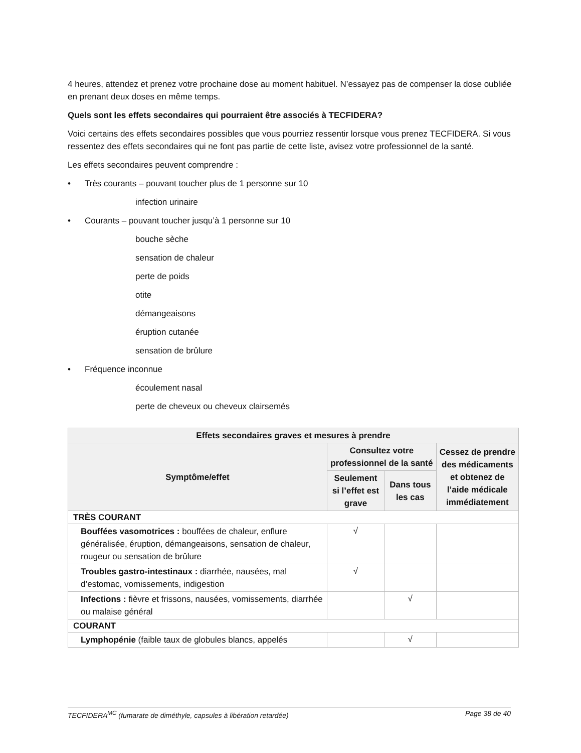4 heures, attendez et prenez votre prochaine dose au moment habituel. N’essayez pas de compenser la dose oubliée en prenant deux doses en même temps.
Quels sont les effets secondaires qui pourraient être associés à TECFIDERA?
Voici certains des effets secondaires possibles que vous pourriez ressentir lorsque vous prenez TECFIDERA. Si vous ressentez des effets secondaires qui ne font pas partie de cette liste, avisez votre professionnel de la santé.
Les effets secondaires peuvent comprendre :
• Très courants – pouvant toucher plus de 1 personne sur 10
infection urinaire
• Courants – pouvant toucher jusqu’à 1 personne sur 10
bouche sèche
sensation de chaleur
perte de poids
otite
démangeaisons
éruption cutanée
sensation de brûlure
• Fréquence inconnue
écoulement nasal
perte de cheveux ou cheveux clairsemés
| Effets secondaires graves et mesures à prendre | | | |
| --- | --- | --- | --- |
| Symptôme/effet | Consultez votre professionnel de la santé | | Cessez de prendre des médicaments et obtenez de l’aide médicale immédiatement |
| | Seulement si l’effet est grave | Dans tous les cas | |
| TRÈS COURANT | | | |
| Bouffées vasomotrices : bouffées de chaleur, enflure généralisée, éruption, démangeaisons, sensation de chaleur, rougeur ou sensation de brûlure | √ | | |
| Troubles gastro-intestinaux : diarrhée, nausées, mal d’estomac, vomissements, indigestion | √ | | |
| Infections : fièvre et frissons, nausées, vomissements, diarrhée ou malaise général | | √ | |
| COURANT | | | |
| Lymphopénie (faible taux de globules blancs, appelés | | √ | |
TECFIDERA<sup>MC</sup> (fumarate de diméthyle, capsules à libération retardée) Page 38 de 40